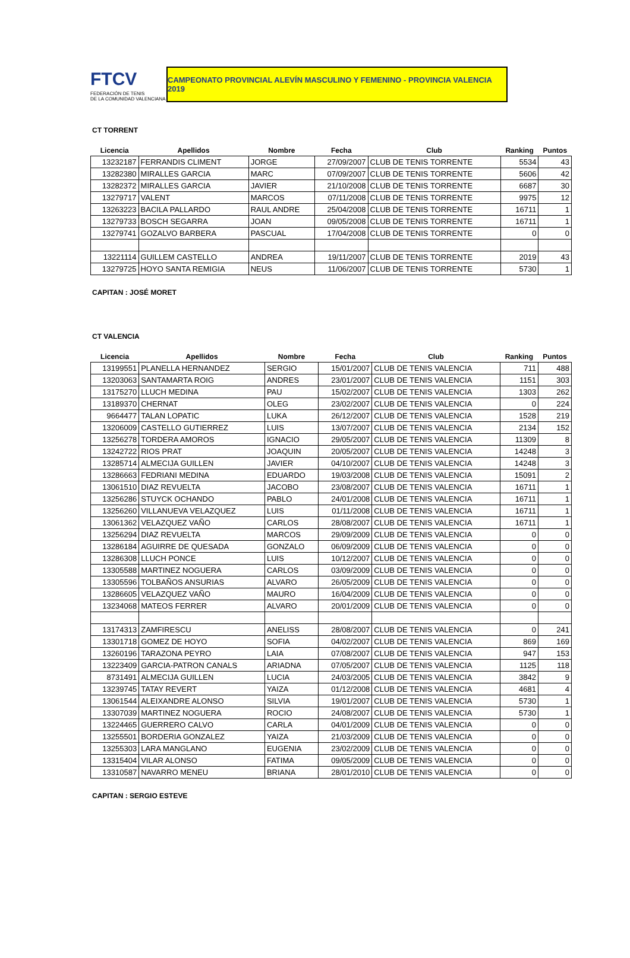FTCV
FEDERACIÓN DE TENIS
DE LA COMUNIDAD VALENCIANA
CAMPEONATO PROVINCIAL ALEVÍN MASCULINO Y FEMENINO - PROVINCIA VALENCIA 2019
CT TORRENT
| Licencia | Apellidos | Nombre | Fecha | Club | Ranking | Puntos |
| --- | --- | --- | --- | --- | --- | --- |
| 13232187 | FERRANDIS CLIMENT | JORGE | 27/09/2007 | CLUB DE TENIS TORRENTE | 5534 | 43 |
| 13282380 | MIRALLES GARCIA | MARC | 07/09/2007 | CLUB DE TENIS TORRENTE | 5606 | 42 |
| 13282372 | MIRALLES GARCIA | JAVIER | 21/10/2008 | CLUB DE TENIS TORRENTE | 6687 | 30 |
| 13279717 | VALENT | MARCOS | 07/11/2008 | CLUB DE TENIS TORRENTE | 9975 | 12 |
| 13263223 | BACILA PALLARDO | RAUL ANDRE | 25/04/2008 | CLUB DE TENIS TORRENTE | 16711 | 1 |
| 13279733 | BOSCH SEGARRA | JOAN | 09/05/2008 | CLUB DE TENIS TORRENTE | 16711 | 1 |
| 13279741 | GOZALVO BARBERA | PASCUAL | 17/04/2008 | CLUB DE TENIS TORRENTE | 0 | 0 |
| 13221114 | GUILLEM CASTELLO | ANDREA | 19/11/2007 | CLUB DE TENIS TORRENTE | 2019 | 43 |
| 13279725 | HOYO SANTA REMIGIA | NEUS | 11/06/2007 | CLUB DE TENIS TORRENTE | 5730 | 1 |
CAPITAN : JOSÉ MORET
CT VALENCIA
| Licencia | Apellidos | Nombre | Fecha | Club | Ranking | Puntos |
| --- | --- | --- | --- | --- | --- | --- |
| 13199551 | PLANELLA HERNANDEZ | SERGIO | 15/01/2007 | CLUB DE TENIS VALENCIA | 711 | 488 |
| 13203063 | SANTAMARTA ROIG | ANDRES | 23/01/2007 | CLUB DE TENIS VALENCIA | 1151 | 303 |
| 13175270 | LLUCH MEDINA | PAU | 15/02/2007 | CLUB DE TENIS VALENCIA | 1303 | 262 |
| 13189370 | CHERNAT | OLEG | 23/02/2007 | CLUB DE TENIS VALENCIA | 0 | 224 |
| 9664477 | TALAN LOPATIC | LUKA | 26/12/2007 | CLUB DE TENIS VALENCIA | 1528 | 219 |
| 13206009 | CASTELLO GUTIERREZ | LUIS | 13/07/2007 | CLUB DE TENIS VALENCIA | 2134 | 152 |
| 13256278 | TORDERA AMOROS | IGNACIO | 29/05/2007 | CLUB DE TENIS VALENCIA | 11309 | 8 |
| 13242722 | RIOS PRAT | JOAQUIN | 20/05/2007 | CLUB DE TENIS VALENCIA | 14248 | 3 |
| 13285714 | ALMECIJA GUILLEN | JAVIER | 04/10/2007 | CLUB DE TENIS VALENCIA | 14248 | 3 |
| 13286663 | FEDRIANI MEDINA | EDUARDO | 19/03/2008 | CLUB DE TENIS VALENCIA | 15091 | 2 |
| 13061510 | DIAZ REVUELTA | JACOBO | 23/08/2007 | CLUB DE TENIS VALENCIA | 16711 | 1 |
| 13256286 | STUYCK OCHANDO | PABLO | 24/01/2008 | CLUB DE TENIS VALENCIA | 16711 | 1 |
| 13256260 | VILLANUEVA VELAZQUEZ | LUIS | 01/11/2008 | CLUB DE TENIS VALENCIA | 16711 | 1 |
| 13061362 | VELAZQUEZ VAÑO | CARLOS | 28/08/2007 | CLUB DE TENIS VALENCIA | 16711 | 1 |
| 13256294 | DIAZ REVUELTA | MARCOS | 29/09/2009 | CLUB DE TENIS VALENCIA | 0 | 0 |
| 13286184 | AGUIRRE DE QUESADA | GONZALO | 06/09/2009 | CLUB DE TENIS VALENCIA | 0 | 0 |
| 13286308 | LLUCH PONCE | LUIS | 10/12/2007 | CLUB DE TENIS VALENCIA | 0 | 0 |
| 13305588 | MARTINEZ NOGUERA | CARLOS | 03/09/2009 | CLUB DE TENIS VALENCIA | 0 | 0 |
| 13305596 | TOLBAÑOS ANSURIAS | ALVARO | 26/05/2009 | CLUB DE TENIS VALENCIA | 0 | 0 |
| 13286605 | VELAZQUEZ VAÑO | MAURO | 16/04/2009 | CLUB DE TENIS VALENCIA | 0 | 0 |
| 13234068 | MATEOS FERRER | ALVARO | 20/01/2009 | CLUB DE TENIS VALENCIA | 0 | 0 |
| 13174313 | ZAMFIRESCU | ANELISS | 28/08/2007 | CLUB DE TENIS VALENCIA | 0 | 241 |
| 13301718 | GOMEZ DE HOYO | SOFIA | 04/02/2007 | CLUB DE TENIS VALENCIA | 869 | 169 |
| 13260196 | TARAZONA PEYRO | LAIA | 07/08/2007 | CLUB DE TENIS VALENCIA | 947 | 153 |
| 13223409 | GARCIA-PATRON CANALS | ARIADNA | 07/05/2007 | CLUB DE TENIS VALENCIA | 1125 | 118 |
| 8731491 | ALMECIJA GUILLEN | LUCIA | 24/03/2005 | CLUB DE TENIS VALENCIA | 3842 | 9 |
| 13239745 | TATAY REVERT | YAIZA | 01/12/2008 | CLUB DE TENIS VALENCIA | 4681 | 4 |
| 13061544 | ALEIXANDRE ALONSO | SILVIA | 19/01/2007 | CLUB DE TENIS VALENCIA | 5730 | 1 |
| 13307039 | MARTINEZ NOGUERA | ROCIO | 24/08/2007 | CLUB DE TENIS VALENCIA | 5730 | 1 |
| 13224465 | GUERRERO CALVO | CARLA | 04/01/2009 | CLUB DE TENIS VALENCIA | 0 | 0 |
| 13255501 | BORDERIA GONZALEZ | YAIZA | 21/03/2009 | CLUB DE TENIS VALENCIA | 0 | 0 |
| 13255303 | LARA MANGLANO | EUGENIA | 23/02/2009 | CLUB DE TENIS VALENCIA | 0 | 0 |
| 13315404 | VILAR ALONSO | FATIMA | 09/05/2009 | CLUB DE TENIS VALENCIA | 0 | 0 |
| 13310587 | NAVARRO MENEU | BRIANA | 28/01/2010 | CLUB DE TENIS VALENCIA | 0 | 0 |
CAPITAN : SERGIO ESTEVE